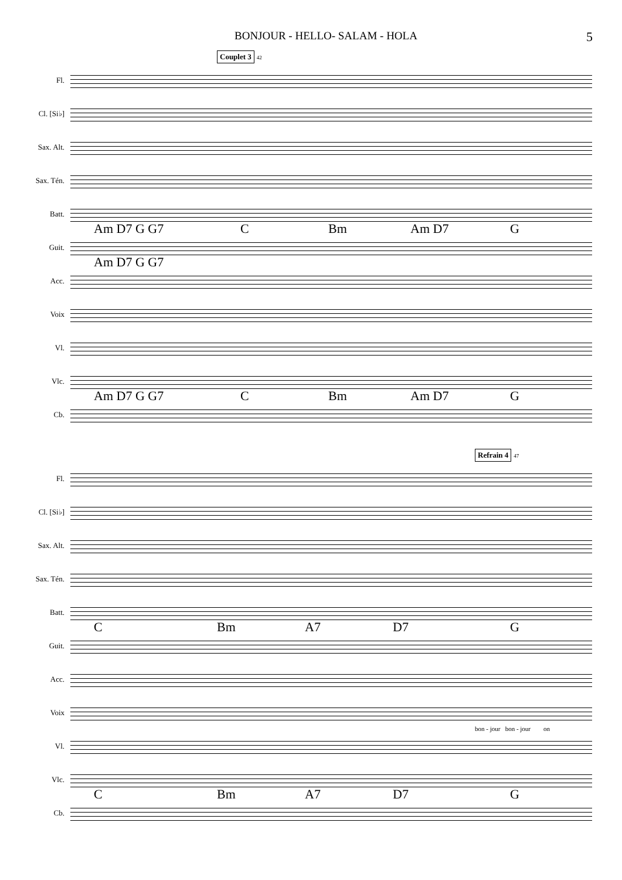BONJOUR - HELLO- SALAM - HOLA 5
Couplet 3
42
Fl.
Cl. [Si♭]
Sax. Alt.
Sax. Tén.
Batt.
Guit.
Am D7 G G7 C Bm Am D7 G
Acc.
Am D7 G G7
Voix
Vl.
Vlc.
Cb.
Am D7 G G7 C Bm Am D7 G
Refrain 4
47
Fl.
Cl. [Si♭]
Sax. Alt.
Sax. Tén.
Batt.
Guit.
C Bm A7 D7 G
Acc.
Voix
bon - jour bon - jour on
Vl.
Vlc.
Cb.
C Bm A7 D7 G